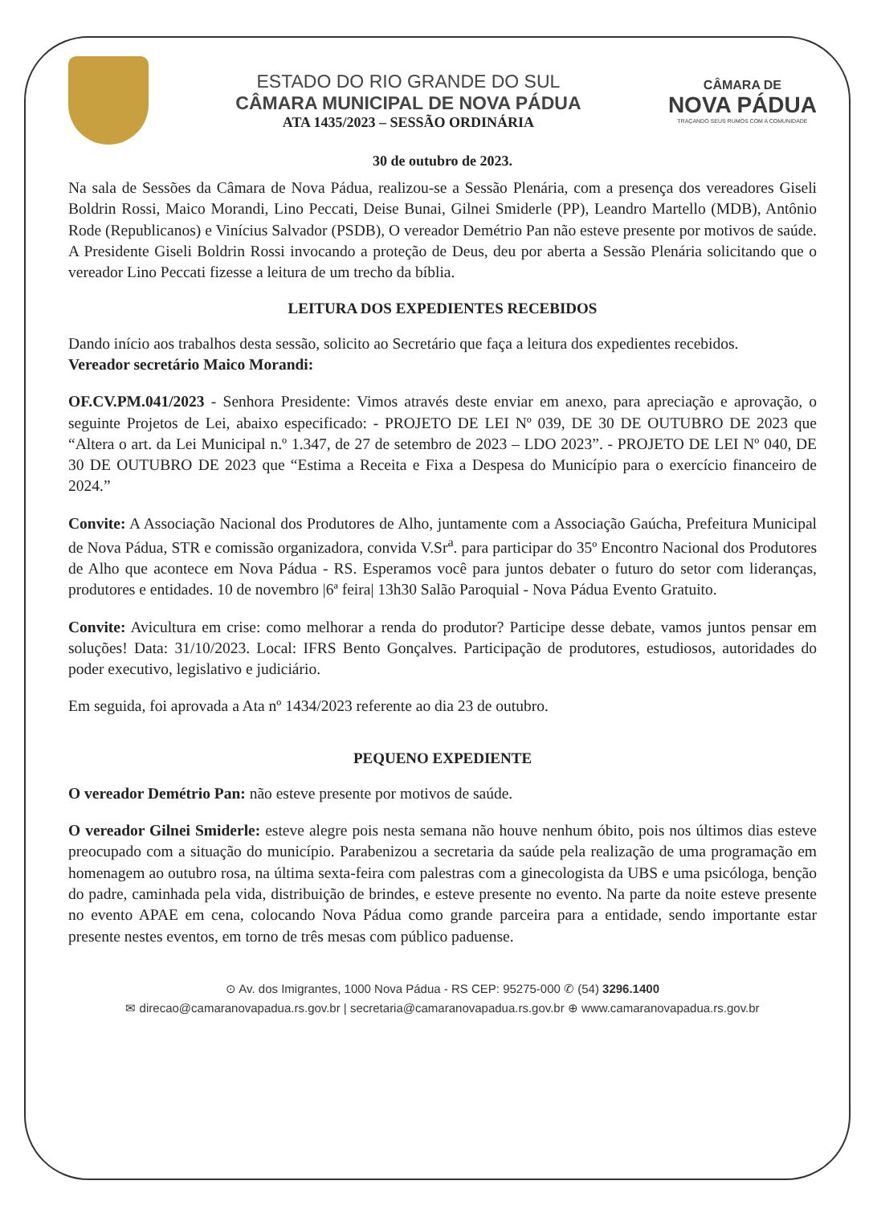ESTADO DO RIO GRANDE DO SUL
CÂMARA MUNICIPAL DE NOVA PÁDUA
ATA 1435/2023 – SESSÃO ORDINÁRIA
CÂMARA DE
NOVA PÁDUA
TRAÇANDO SEUS RUMOS COM A COMUNIDADE
30 de outubro de 2023.
Na sala de Sessões da Câmara de Nova Pádua, realizou-se a Sessão Plenária, com a presença dos vereadores Giseli Boldrin Rossi, Maico Morandi, Lino Peccati, Deise Bunai, Gilnei Smiderle (PP), Leandro Martello (MDB), Antônio Rode (Republicanos) e Vinícius Salvador (PSDB), O vereador Demétrio Pan não esteve presente por motivos de saúde. A Presidente Giseli Boldrin Rossi invocando a proteção de Deus, deu por aberta a Sessão Plenária solicitando que o vereador Lino Peccati fizesse a leitura de um trecho da bíblia.
LEITURA DOS EXPEDIENTES RECEBIDOS
Dando início aos trabalhos desta sessão, solicito ao Secretário que faça a leitura dos expedientes recebidos.
Vereador secretário Maico Morandi:
OF.CV.PM.041/2023 - Senhora Presidente: Vimos através deste enviar em anexo, para apreciação e aprovação, o seguinte Projetos de Lei, abaixo especificado: - PROJETO DE LEI Nº 039, DE 30 DE OUTUBRO DE 2023 que “Altera o art. da Lei Municipal n.º 1.347, de 27 de setembro de 2023 – LDO 2023”. - PROJETO DE LEI Nº 040, DE 30 DE OUTUBRO DE 2023 que “Estima a Receita e Fixa a Despesa do Município para o exercício financeiro de 2024.”
Convite: A Associação Nacional dos Produtores de Alho, juntamente com a Associação Gaúcha, Prefeitura Municipal de Nova Pádua, STR e comissão organizadora, convida V.Sr<sup>a</sup>. para participar do 35º Encontro Nacional dos Produtores de Alho que acontece em Nova Pádua - RS. Esperamos você para juntos debater o futuro do setor com lideranças, produtores e entidades. 10 de novembro |6ª feira| 13h30 Salão Paroquial - Nova Pádua Evento Gratuito.
Convite: Avicultura em crise: como melhorar a renda do produtor? Participe desse debate, vamos juntos pensar em soluções! Data: 31/10/2023. Local: IFRS Bento Gonçalves. Participação de produtores, estudiosos, autoridades do poder executivo, legislativo e judiciário.
Em seguida, foi aprovada a Ata nº 1434/2023 referente ao dia 23 de outubro.
PEQUENO EXPEDIENTE
O vereador Demétrio Pan: não esteve presente por motivos de saúde.
O vereador Gilnei Smiderle: esteve alegre pois nesta semana não houve nenhum óbito, pois nos últimos dias esteve preocupado com a situação do município. Parabenizou a secretaria da saúde pela realização de uma programação em homenagem ao outubro rosa, na última sexta-feira com palestras com a ginecologista da UBS e uma psicóloga, benção do padre, caminhada pela vida, distribuição de brindes, e esteve presente no evento. Na parte da noite esteve presente no evento APAE em cena, colocando Nova Pádua como grande parceira para a entidade, sendo importante estar presente nestes eventos, em torno de três mesas com público paduense.
⊙ Av. dos Imigrantes, 1000 Nova Pádua - RS CEP: 95275-000 ✆ (54) 3296.1400
✉ direcao@camaranovapadua.rs.gov.br | secretaria@camaranovapadua.rs.gov.br ⊕ www.camaranovapadua.rs.gov.br